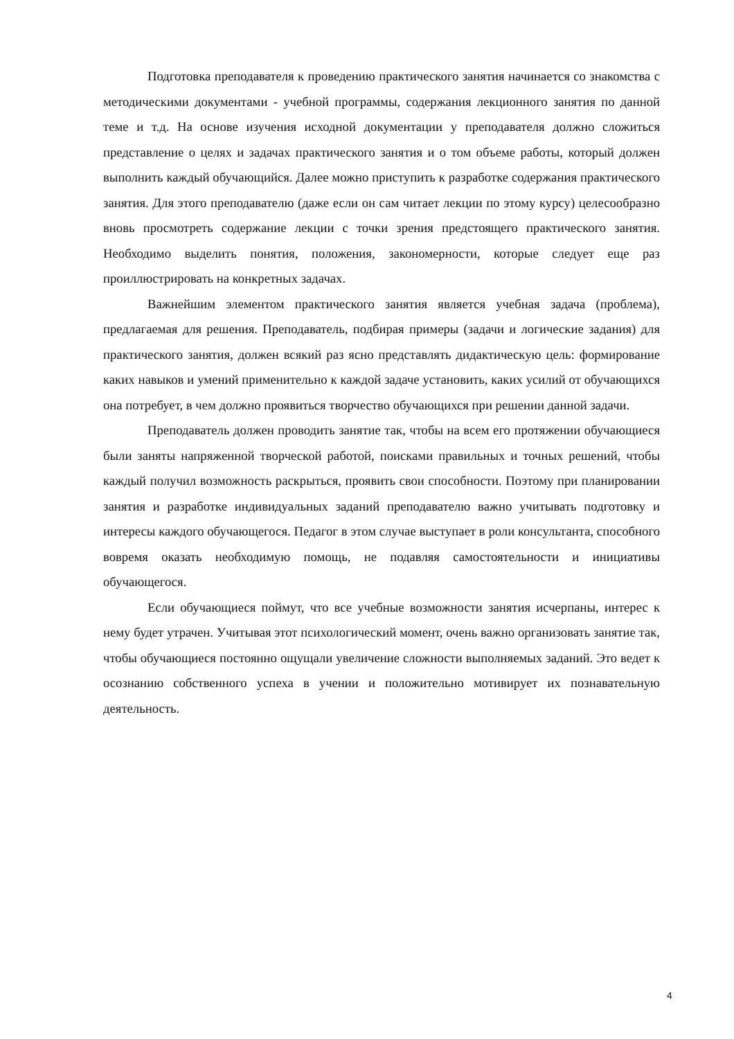Подготовка преподавателя к проведению практического занятия начинается со знакомства с методическими документами - учебной программы, содержания лекционного занятия по данной теме и т.д. На основе изучения исходной документации у преподавателя должно сложиться представление о целях и задачах практического занятия и о том объеме работы, который должен выполнить каждый обучающийся. Далее можно приступить к разработке содержания практического занятия. Для этого преподавателю (даже если он сам читает лекции по этому курсу) целесообразно вновь просмотреть содержание лекции с точки зрения предстоящего практического занятия. Необходимо выделить понятия, положения, закономерности, которые следует еще раз проиллюстрировать на конкретных задачах.
Важнейшим элементом практического занятия является учебная задача (проблема), предлагаемая для решения. Преподаватель, подбирая примеры (задачи и логические задания) для практического занятия, должен всякий раз ясно представлять дидактическую цель: формирование каких навыков и умений применительно к каждой задаче установить, каких усилий от обучающихся она потребует, в чем должно проявиться творчество обучающихся при решении данной задачи.
Преподаватель должен проводить занятие так, чтобы на всем его протяжении обучающиеся были заняты напряженной творческой работой, поисками правильных и точных решений, чтобы каждый получил возможность раскрыться, проявить свои способности. Поэтому при планировании занятия и разработке индивидуальных заданий преподавателю важно учитывать подготовку и интересы каждого обучающегося. Педагог в этом случае выступает в роли консультанта, способного вовремя оказать необходимую помощь, не подавляя самостоятельности и инициативы обучающегося.
Если обучающиеся поймут, что все учебные возможности занятия исчерпаны, интерес к нему будет утрачен. Учитывая этот психологический момент, очень важно организовать занятие так, чтобы обучающиеся постоянно ощущали увеличение сложности выполняемых заданий. Это ведет к осознанию собственного успеха в учении и положительно мотивирует их познавательную деятельность.
4